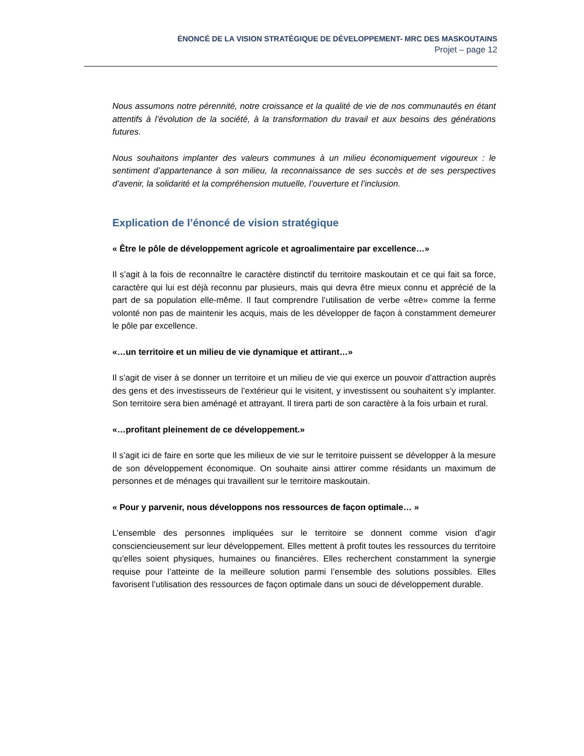ÉNONCÉ DE LA VISION STRATÉGIQUE DE DÉVELOPPEMENT- MRC DES MASKOUTAINS
Projet – page 12
Nous assumons notre pérennité, notre croissance et la qualité de vie de nos communautés en étant attentifs à l’évolution de la société, à la transformation du travail et aux besoins des générations futures.
Nous souhaitons implanter des valeurs communes à un milieu économiquement vigoureux : le sentiment d’appartenance à son milieu, la reconnaissance de ses succès et de ses perspectives d’avenir, la solidarité et la compréhension mutuelle, l’ouverture et l’inclusion.
Explication de l’énoncé de vision stratégique
« Être le pôle de développement agricole et agroalimentaire par excellence…»
Il s’agit à la fois de reconnaître le caractère distinctif du territoire maskoutain et ce qui fait sa force, caractère qui lui est déjà reconnu par plusieurs, mais qui devra être mieux connu et apprécié de la part de sa population elle-même. Il faut comprendre l’utilisation de verbe «être» comme la ferme volonté non pas de maintenir les acquis, mais de les développer de façon à constamment demeurer le pôle par excellence.
«…un territoire et un milieu de vie dynamique et attirant…»
Il s’agit de viser à se donner un territoire et un milieu de vie qui exerce un pouvoir d’attraction auprès des gens et des investisseurs de l’extérieur qui le visitent, y investissent ou souhaitent s’y implanter. Son territoire sera bien aménagé et attrayant. Il tirera parti de son caractère à la fois urbain et rural.
«…profitant pleinement de ce développement.»
Il s’agit ici de faire en sorte que les milieux de vie sur le territoire puissent se développer à la mesure de son développement économique. On souhaite ainsi attirer comme résidants un maximum de personnes et de ménages qui travaillent sur le territoire maskoutain.
« Pour y parvenir, nous développons nos ressources de façon optimale… »
L’ensemble des personnes impliquées sur le territoire se donnent comme vision d’agir consciencieusement sur leur développement. Elles mettent à profit toutes les ressources du territoire qu’elles soient physiques, humaines ou financières. Elles recherchent constamment la synergie requise pour l’atteinte de la meilleure solution parmi l’ensemble des solutions possibles. Elles favorisent l’utilisation des ressources de façon optimale dans un souci de développement durable.